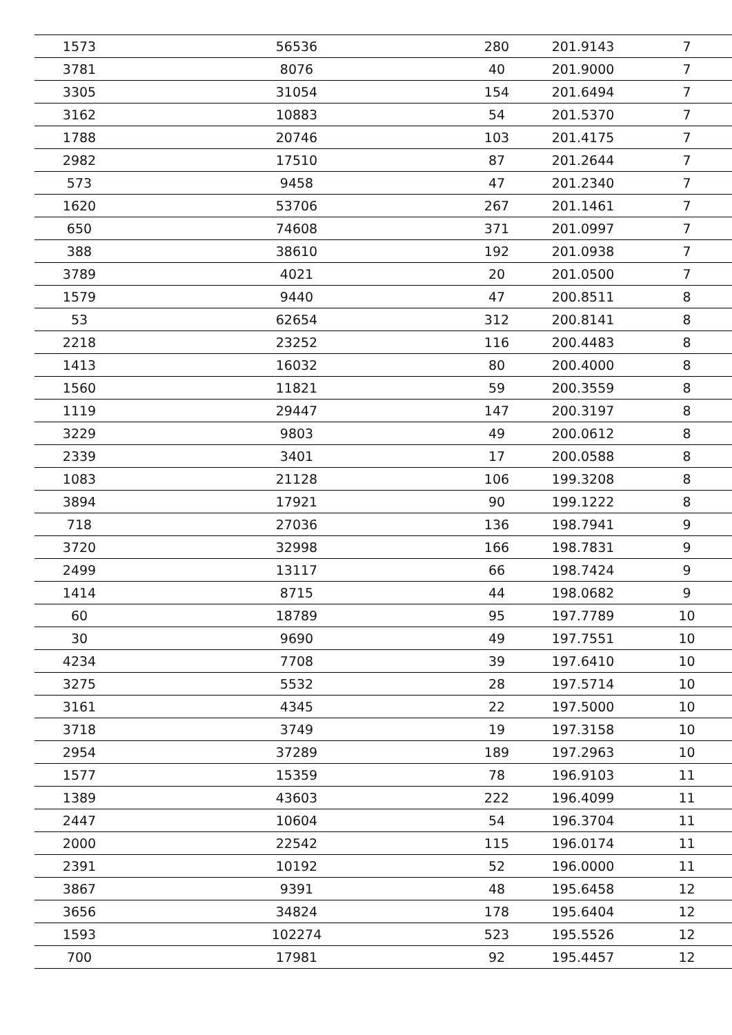| 1573 | 56536 | 280 | 201.9143 | 7 |
| 3781 | 8076 | 40 | 201.9000 | 7 |
| 3305 | 31054 | 154 | 201.6494 | 7 |
| 3162 | 10883 | 54 | 201.5370 | 7 |
| 1788 | 20746 | 103 | 201.4175 | 7 |
| 2982 | 17510 | 87 | 201.2644 | 7 |
| 573 | 9458 | 47 | 201.2340 | 7 |
| 1620 | 53706 | 267 | 201.1461 | 7 |
| 650 | 74608 | 371 | 201.0997 | 7 |
| 388 | 38610 | 192 | 201.0938 | 7 |
| 3789 | 4021 | 20 | 201.0500 | 7 |
| 1579 | 9440 | 47 | 200.8511 | 8 |
| 53 | 62654 | 312 | 200.8141 | 8 |
| 2218 | 23252 | 116 | 200.4483 | 8 |
| 1413 | 16032 | 80 | 200.4000 | 8 |
| 1560 | 11821 | 59 | 200.3559 | 8 |
| 1119 | 29447 | 147 | 200.3197 | 8 |
| 3229 | 9803 | 49 | 200.0612 | 8 |
| 2339 | 3401 | 17 | 200.0588 | 8 |
| 1083 | 21128 | 106 | 199.3208 | 8 |
| 3894 | 17921 | 90 | 199.1222 | 8 |
| 718 | 27036 | 136 | 198.7941 | 9 |
| 3720 | 32998 | 166 | 198.7831 | 9 |
| 2499 | 13117 | 66 | 198.7424 | 9 |
| 1414 | 8715 | 44 | 198.0682 | 9 |
| 60 | 18789 | 95 | 197.7789 | 10 |
| 30 | 9690 | 49 | 197.7551 | 10 |
| 4234 | 7708 | 39 | 197.6410 | 10 |
| 3275 | 5532 | 28 | 197.5714 | 10 |
| 3161 | 4345 | 22 | 197.5000 | 10 |
| 3718 | 3749 | 19 | 197.3158 | 10 |
| 2954 | 37289 | 189 | 197.2963 | 10 |
| 1577 | 15359 | 78 | 196.9103 | 11 |
| 1389 | 43603 | 222 | 196.4099 | 11 |
| 2447 | 10604 | 54 | 196.3704 | 11 |
| 2000 | 22542 | 115 | 196.0174 | 11 |
| 2391 | 10192 | 52 | 196.0000 | 11 |
| 3867 | 9391 | 48 | 195.6458 | 12 |
| 3656 | 34824 | 178 | 195.6404 | 12 |
| 1593 | 102274 | 523 | 195.5526 | 12 |
| 700 | 17981 | 92 | 195.4457 | 12 |